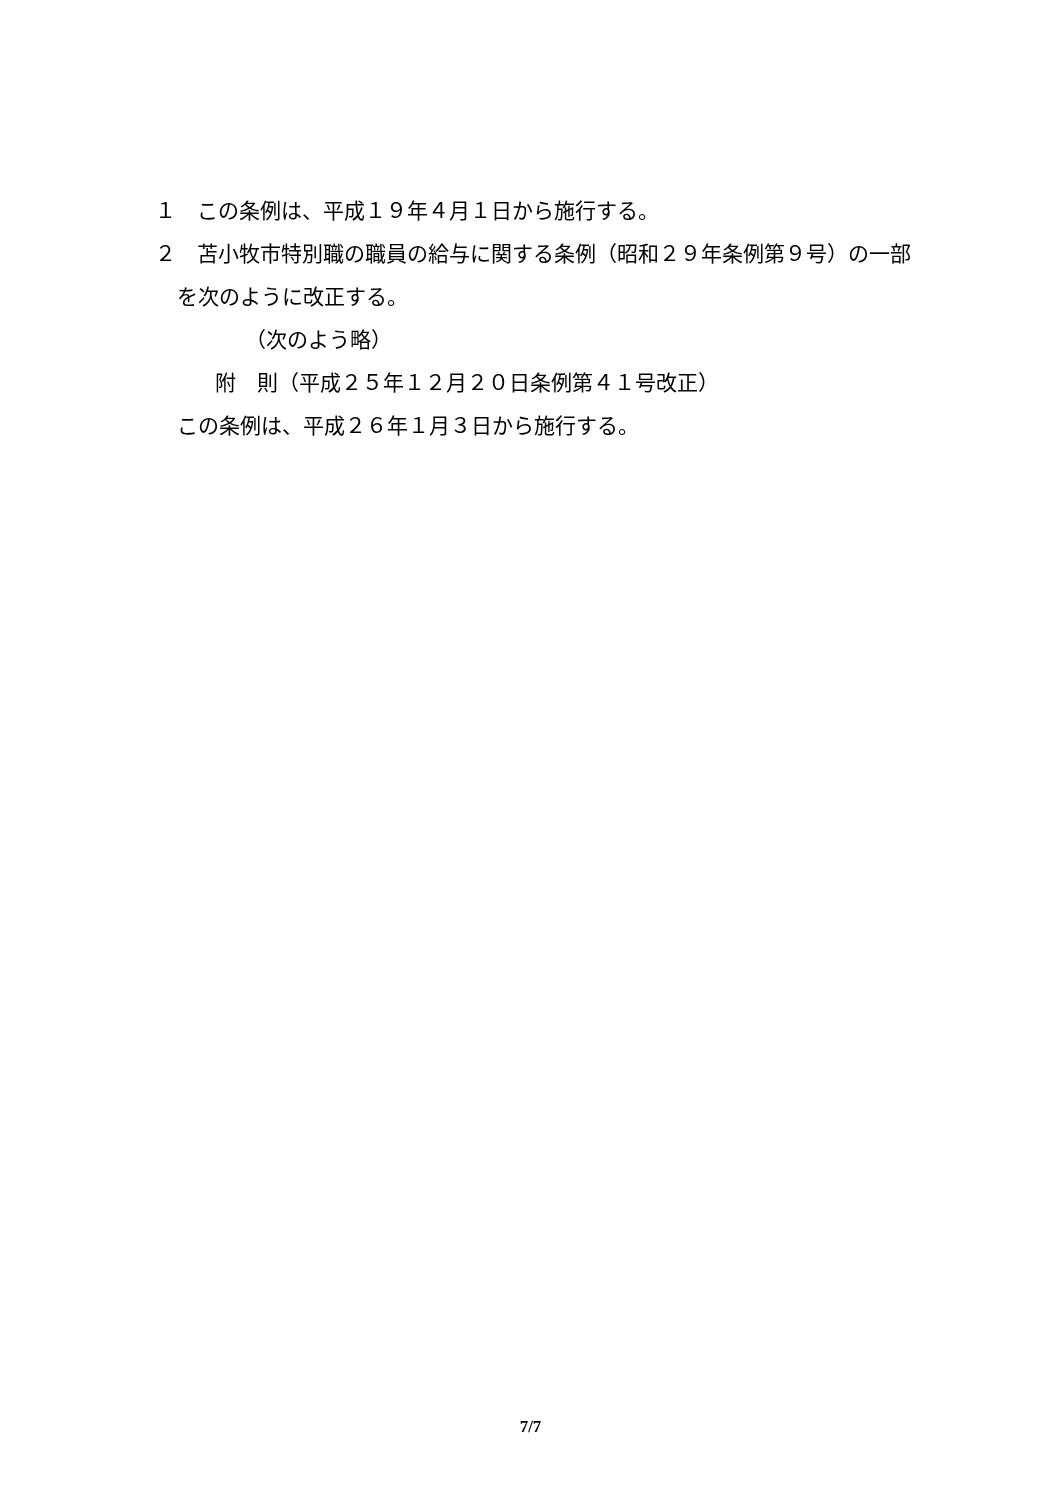１　この条例は、平成１９年４月１日から施行する。
２　苫小牧市特別職の職員の給与に関する条例（昭和２９年条例第９号）の一部を次のように改正する。
（次のよう略）
附　則（平成２５年１２月２０日条例第４１号改正）
この条例は、平成２６年１月３日から施行する。
7/7